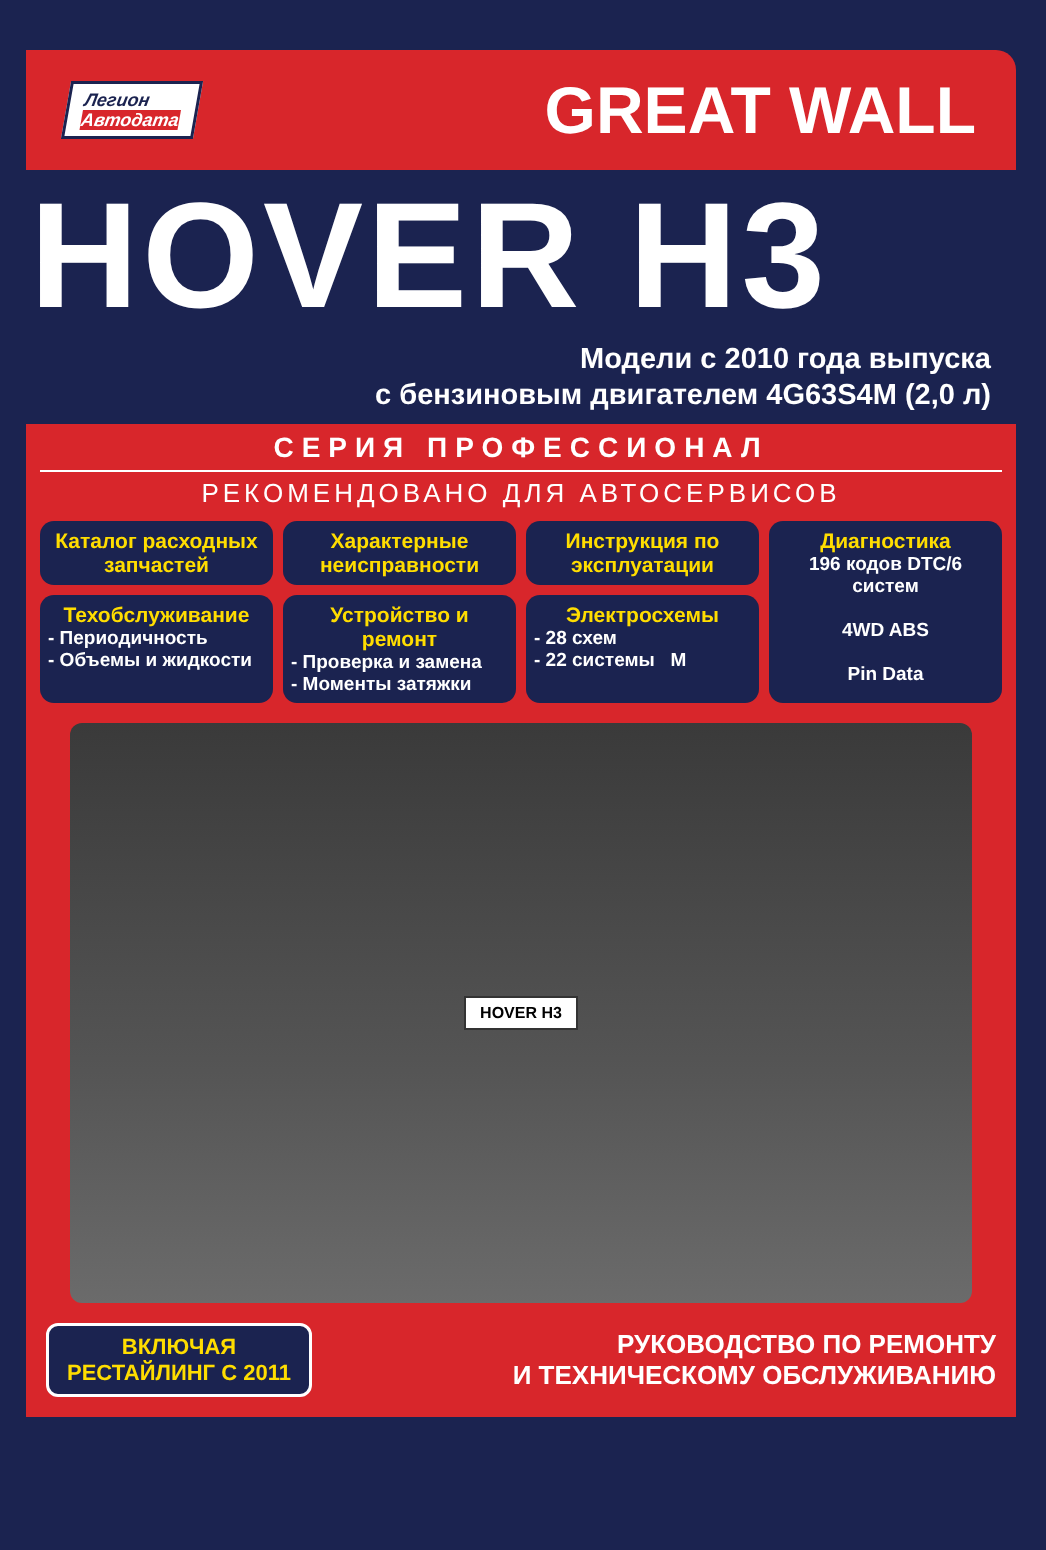Легион
Автодата
GREAT WALL
HOVER H3
Модели с 2010 года выпуска
с бензиновым двигателем 4G63S4M (2,0 л)
СЕРИЯ ПРОФЕССИОНАЛ
РЕКОМЕНДОВАНО ДЛЯ АВТОСЕРВИСОВ
Каталог расходных запчастей
Характерные неисправности
Инструкция по эксплуатации
Диагностика
196 кодов DTC/6 систем
4WD ABS
Pin Data
Техобслуживание
- Периодичность
- Объемы и жидкости
Устройство и ремонт
- Проверка и замена
- Моменты затяжки
Электросхемы
- 28 схем
- 22 системы M
HOVER H3
ВКЛЮЧАЯ
РЕСТАЙЛИНГ С 2011
РУКОВОДСТВО ПО РЕМОНТУ
И ТЕХНИЧЕСКОМУ ОБСЛУЖИВАНИЮ